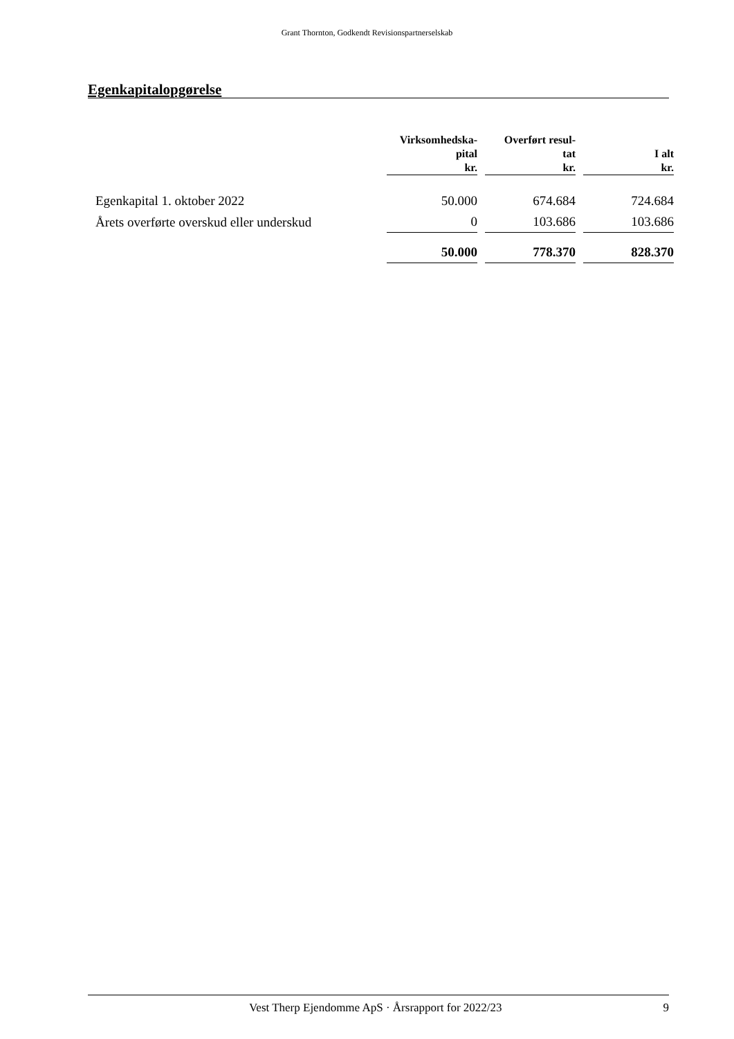Grant Thornton, Godkendt Revisionspartnerselskab
Egenkapitalopgørelse
| | Virksomhedska- pital kr. | Overført resul- tat kr. | I alt kr. |
| --- | --- | --- | --- |
| Egenkapital 1. oktober 2022 | 50.000 | 674.684 | 724.684 |
| Årets overførte overskud eller underskud | 0 | 103.686 | 103.686 |
| | 50.000 | 778.370 | 828.370 |
Vest Therp Ejendomme ApS · Årsrapport for 2022/23 9